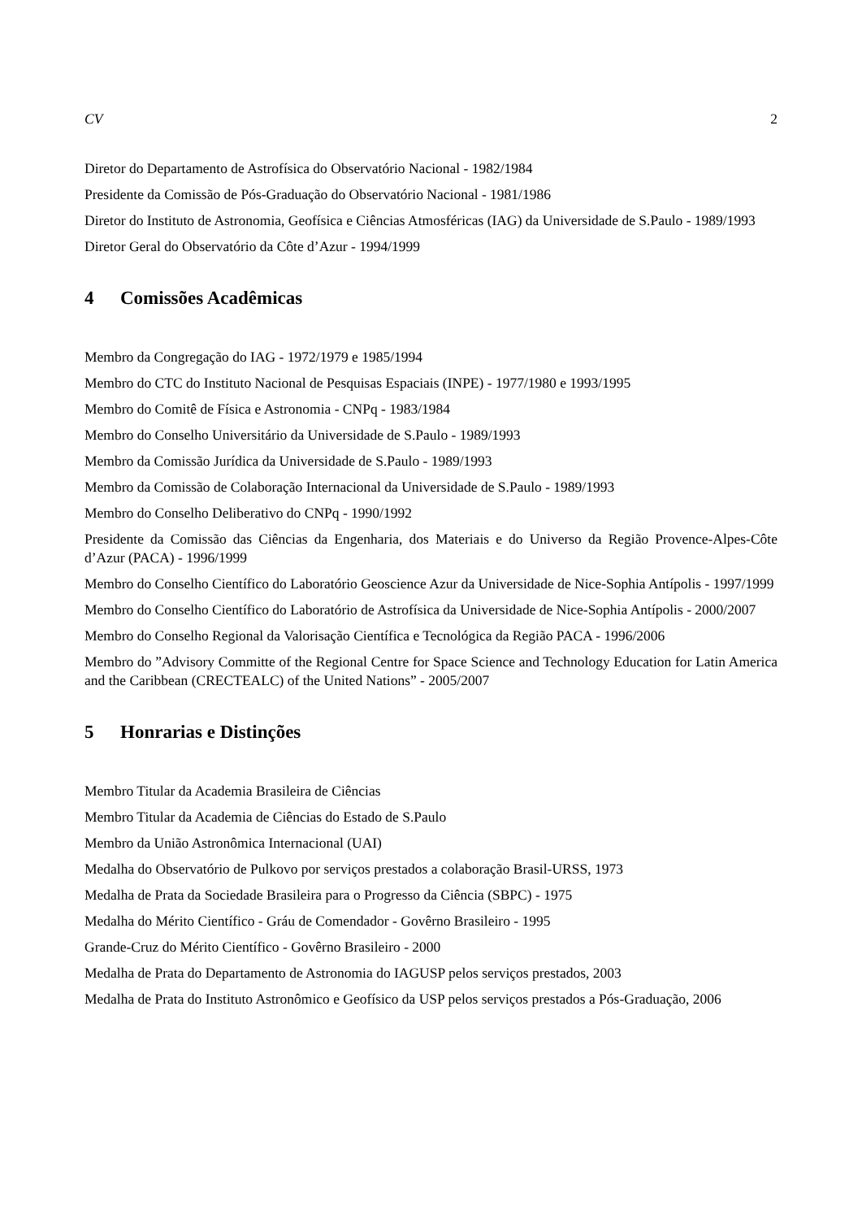CV 2
Diretor do Departamento de Astrofísica do Observatório Nacional - 1982/1984
Presidente da Comissão de Pós-Graduação do Observatório Nacional - 1981/1986
Diretor do Instituto de Astronomia, Geofísica e Ciências Atmosféricas (IAG) da Universidade de S.Paulo - 1989/1993
Diretor Geral do Observatório da Côte d’Azur - 1994/1999
4 Comissões Acadêmicas
Membro da Congregação do IAG - 1972/1979 e 1985/1994
Membro do CTC do Instituto Nacional de Pesquisas Espaciais (INPE) - 1977/1980 e 1993/1995
Membro do Comitê de Física e Astronomia - CNPq - 1983/1984
Membro do Conselho Universitário da Universidade de S.Paulo - 1989/1993
Membro da Comissão Jurídica da Universidade de S.Paulo - 1989/1993
Membro da Comissão de Colaboração Internacional da Universidade de S.Paulo - 1989/1993
Membro do Conselho Deliberativo do CNPq - 1990/1992
Presidente da Comissão das Ciências da Engenharia, dos Materiais e do Universo da Região Provence-Alpes-Côte d’Azur (PACA) - 1996/1999
Membro do Conselho Científico do Laboratório Geoscience Azur da Universidade de Nice-Sophia Antípolis - 1997/1999
Membro do Conselho Científico do Laboratório de Astrofísica da Universidade de Nice-Sophia Antípolis - 2000/2007
Membro do Conselho Regional da Valorisação Científica e Tecnológica da Região PACA - 1996/2006
Membro do ”Advisory Committe of the Regional Centre for Space Science and Technology Education for Latin America and the Caribbean (CRECTEALC) of the United Nations” - 2005/2007
5 Honrarias e Distinções
Membro Titular da Academia Brasileira de Ciências
Membro Titular da Academia de Ciências do Estado de S.Paulo
Membro da União Astronômica Internacional (UAI)
Medalha do Observatório de Pulkovo por serviços prestados a colaboração Brasil-URSS, 1973
Medalha de Prata da Sociedade Brasileira para o Progresso da Ciência (SBPC) - 1975
Medalha do Mérito Científico - Gráu de Comendador - Govêrno Brasileiro - 1995
Grande-Cruz do Mérito Científico - Govêrno Brasileiro - 2000
Medalha de Prata do Departamento de Astronomia do IAGUSP pelos serviços prestados, 2003
Medalha de Prata do Instituto Astronômico e Geofísico da USP pelos serviços prestados a Pós-Graduação, 2006